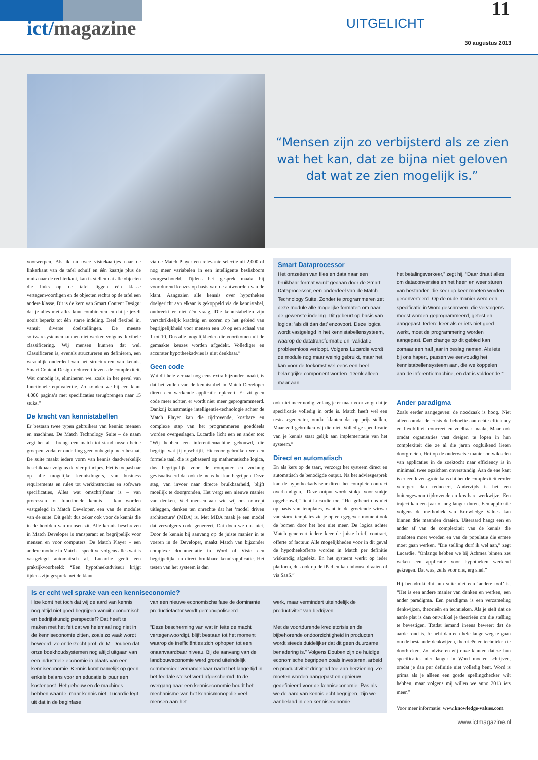ict/magazine UITGELICHT 11
30 augustus 2013
“Mensen zijn zo verbijsterd als ze zien wat het kan, dat ze bijna niet geloven dat wat ze zien mogelijk is.”
voorwerpen. Als ik nu twee visitekaartjes naar de linkerkant van de tafel schuif en één kaartje plus de muis naar de rechterkant, kan ik stellen dat alle objecten die links op de tafel liggen één klasse vertegenwoordigen en de objecten rechts op de tafel een andere klasse. Dit is de kern van Smart Content Design: dat je alles met alles kunt combineren en dat je jezelf nooit beperkt tot één starre indeling. Deel flexibel in, vanuit diverse doelstellingen. De meeste softwaresystemen kunnen niet werken volgens flexibele classificering. Wij mensen kunnen dat wel. Classificeren is, evenals structureren en definiëren, een wezenlijk onderdeel van het structureren van kennis. Smart Content Design reduceert tevens de complexiteit. Wat onnodig is, elimineren we, zoals in het geval van functionele equivalentie. Zo konden we bij een klant 4.000 pagina’s met specificaties terugbrengen naar 15 stuks.”
De kracht van kennistabellen
Er bestaan twee typen gebruikers van kennis: mensen en machines. De Match Technology Suite – de naam zegt het al – brengt een match tot stand tussen beide groepen, zodat er onderling geen onbegrip meer bestaat. De suite maakt iedere vorm van kennis daadwerkelijk beschikbaar volgens de vier principes. Het is toepasbaar op alle mogelijke kennisdragers, van business requirements en rules tot werkinstructies en software specificaties. Alles wat omschrijfbaar is – van processen tot functionele kennis – kan worden vastgelegd in Match Developer, een van de modules van de suite. Dit geldt dus zeker ook voor de kennis die in de hoofden van mensen zit. Alle kennis beschreven in Match Developer is transparant en begrijpelijk voor mensen en voor computers. De Match Player – een andere module in Match – speelt vervolgens alles wat is vastgelegd automatisch af. Lucardie geeft een praktijkvoorbeeld: “Een hypotheekadviseur krijgt tijdens zijn gesprek met de klant
via de Match Player een relevante selectie uit 2.000 of nog meer variabelen in een intelligente beslisboom voorgeschoteld. Tijdens het gesprek maakt hij voortdurend keuzes op basis van de antwoorden van de klant. Aangezien alle kennis over hypotheken doelgericht aan elkaar is gekoppeld via de kennistabel, ontbreekt er niet één vraag. Die kennistabellen zijn verschrikkelijk krachtig en scoren op het gebied van begrijpelijkheid voor mensen een 10 op een schaal van 1 tot 10. Dus alle mogelijkheden die voortkomen uit de gemaakte keuzes worden afgedekt. Vollediger en accurater hypotheekadvies is niet denkbaar.”
Geen code
Wat dit hele verhaal nog eens extra bijzonder maakt, is dat het vullen van de kennistabel in Match Developer direct een werkende applicatie oplevert. Er zit geen code meer achter, er wordt niet meer geprogrammeerd. Dankzij kunstmatige intelligentie-technologie achter de Match Player kan die tijdrovende, kostbare en complexe stap van het programmeren goeddeels worden overgeslagen. Lucardie licht een en ander toe: “Wij hebben een inferentiemachine gebouwd, die begrijpt wat jij opschrijft. Hiervoor gebruiken we een formele taal, die is gebaseerd op mathematische logica, dus begrijpelijk voor de computer en zodanig gevisualiseerd dat ook de mens het kan begrijpen. Deze stap, van invoer naar directe bruikbaarheid, blijft moeilijk te doorgronden. Het vergt een nieuwe manier van denken. Veel mensen aan wie wij ons concept uitleggen, denken ten onrechte dat het ‘model driven architecture’ (MDA) is. Met MDA maak je een model dat vervolgens code genereert. Dat doen we dus niet. Door de kennis bij aanvang op de juiste manier in te voeren in de Developer, maakt Match van bijzonder complexe documentatie in Word of Visio een begrijpelijke en direct bruikbare kennisapplicatie. Het testen van het systeem is dan
Smart Dataprocessor
Het omzetten van files en data naar een bruikbaar format wordt gedaan door de Smart Dataprocessor, een onderdeel van de Match Technology Suite. Zonder te programmeren zet deze module alle mogelijke formaten om naar de gewenste indeling. Dit gebeurt op basis van logica: ‘als dit dan dat’ enzovoort. Deze logica wordt vastgelegd in het kennistabellensysteem, waarop de datatransformatie en -validatie probleemloos verloopt. Volgens Lucardie wordt de module nog maar weinig gebruikt, maar het kan voor de toekomst wel eens een heel belangrijke component worden. “Denk alleen maar aan
het betalingsverkeer,” zegt hij. “Daar draait alles om dataconversies en het heen en weer sturen van bestanden die keer op keer moeten worden geconverteerd. Op de oude manier werd een specificatie in Word geschreven, die vervolgens moest worden geprogrammeerd, getest en aangepast. Iedere keer als er iets niet goed werkt, moet de programmering worden aangepast. Een change op dit gebied kan zomaar een half jaar in beslag nemen. Als iets bij ons hapert, passen we eenvoudig het kennistabellensysteem aan, die we koppelen aan de inferentiemachine, en dat is voldoende.”
ook niet meer nodig, zolang je er maar voor zorgt dat je specificatie volledig in orde is. Match heeft wel een testcasegenerator, omdat klanten dat op prijs stellen. Maar zelf gebruiken wij die niet. Volledige specificatie van je kennis staat gelijk aan implementatie van het systeem.”
Direct en automatisch
En als kers op de taart, verzorgt het systeem direct en automatisch de benodigde output. Na het adviesgesprek kan de hypotheekadviseur direct het complete contract overhandigen. “Deze output wordt stukje voor stukje opgebouwd,” licht Lucardie toe. “Het gebeurt dus niet op basis van templates, want in de groeiende wirwar van starre templates zie je op een gegeven moment ook de bomen door het bos niet meer. De logica achter Match genereert iedere keer de juiste brief, contract, offerte of factuur. Alle mogelijkheden voor in dit geval de hypotheekofferte worden in Match per definitie wiskundig afgedekt. En het systeem werkt op ieder platform, dus ook op de iPad en kan inhouse draaien of via SaaS.”
Ander paradigma
Zoals eerder aangegeven: de noodzaak is hoog. Niet alleen omdat de crisis de behoefte aan echte efficiency en flexibiliteit concreet en voelbaar maakt. Maar ook omdat organisaties vast dreigen te lopen in hun complexiteit die ze al die jaren oogluikend lieten doorgroeien. Het op de ouderwetse manier ontwikkelen van applicaties in de zoektocht naar efficiency is in minimaal twee opzichten onverstandig. Aan de ene kant is er een levensgrote kans dat het de complexiteit eerder verergert dan reduceert. Anderzijds is het een buitengewoon tijdrovende en kostbare werkwijze. Een traject kan een jaar of nog langer duren. Een applicatie volgens de methodiek van Knowledge Values kan binnen drie maanden draaien. Uiteraard hangt een en ander af van de complexiteit van de kennis die ontsloten moet worden en van de populatie die ermee moet gaan werken. “Die stelling durf ik wel aan,” zegt Lucardie. “Onlangs hebben we bij Achmea binnen zes weken een applicatie voor hypotheken werkend gekregen. Dat was, zelfs voor ons, erg snel.”
Is er echt wel sprake van een kenniseconomie?
Hoe komt het toch dat wij de aard van kennis nog altijd niet goed begrijpen vanuit economisch en bedrijfskundig perspectief? Dat heeft te maken met het feit dat we helemaal nog niet in de kenniseconomie zitten, zoals zo vaak wordt beweerd. Zo onderzocht prof. dr. M. Douben dat onze boekhoudsystemen nog altijd uitgaan van een industriële economie in plaats van een kenniseconomie. Kennis komt namelijk op geen enkele balans voor en educatie is puur een kostenpost. Het gebouw en de machines hebben waarde, maar kennis niet. Lucardie legt uit dat in de beginfase
van een nieuwe economische fase de dominante productiefactor wordt gemonopoliseerd.
“Deze bescherming van wat in feite de macht vertegenwoordigt, blijft bestaan tot het moment waarop de inefficiënties zich ophopen tot een onaanvaardbaar niveau. Bij de aanvang van de landbouweconomie werd grond uiteindelijk commercieel verhandelbaar nadat het lange tijd in het feodale stelsel werd afgeschermd. In de overgang naar een kenniseconomie houdt het mechanisme van het kennismonopolie veel mensen aan het
werk, maar vermindert uiteindelijk de productiviteit van bedrijven.
Met de voortdurende kredietcrisis en de bijbehorende ondoorzichtigheid in producten wordt steeds duidelijker dat dit geen duurzame benadering is.” Volgens Douben zijn de huidige economische begrippen zoals investeren, arbeid en productiviteit dringend toe aan herziening. Ze moeten worden aangepast en opnieuw gedefinieerd voor de kenniseconomie. Pas als we de aard van kennis echt begrijpen, zijn we aanbeland in een kenniseconomie.
Hij benadrukt dat hun suite niet een ‘andere tool’ is. “Het is een andere manier van denken en werken, een ander paradigma. Een paradigma is een verzameling denkwijzen, theorieën en technieken. Als je stelt dat de aarde plat is dan ontwikkel je theorieën om die stelling te bevestigen. Totdat iemand ineens beweert dat de aarde rond is. Je hebt dan een hele lange weg te gaan om de bestaande denkwijzen, theorieën en technieken te doorbreken. Zo adviseren wij onze klanten dat ze hun specificaties niet langer in Word moeten schrijven, omdat je dan per definitie niet volledig bent. Word is prima als je alleen een goede spellingchecker wilt hebben, maar volgens mij willen we anno 2013 iets meer.”
Voor meer informatie: www.knowledge-values.com
www.ictmagazine.nl